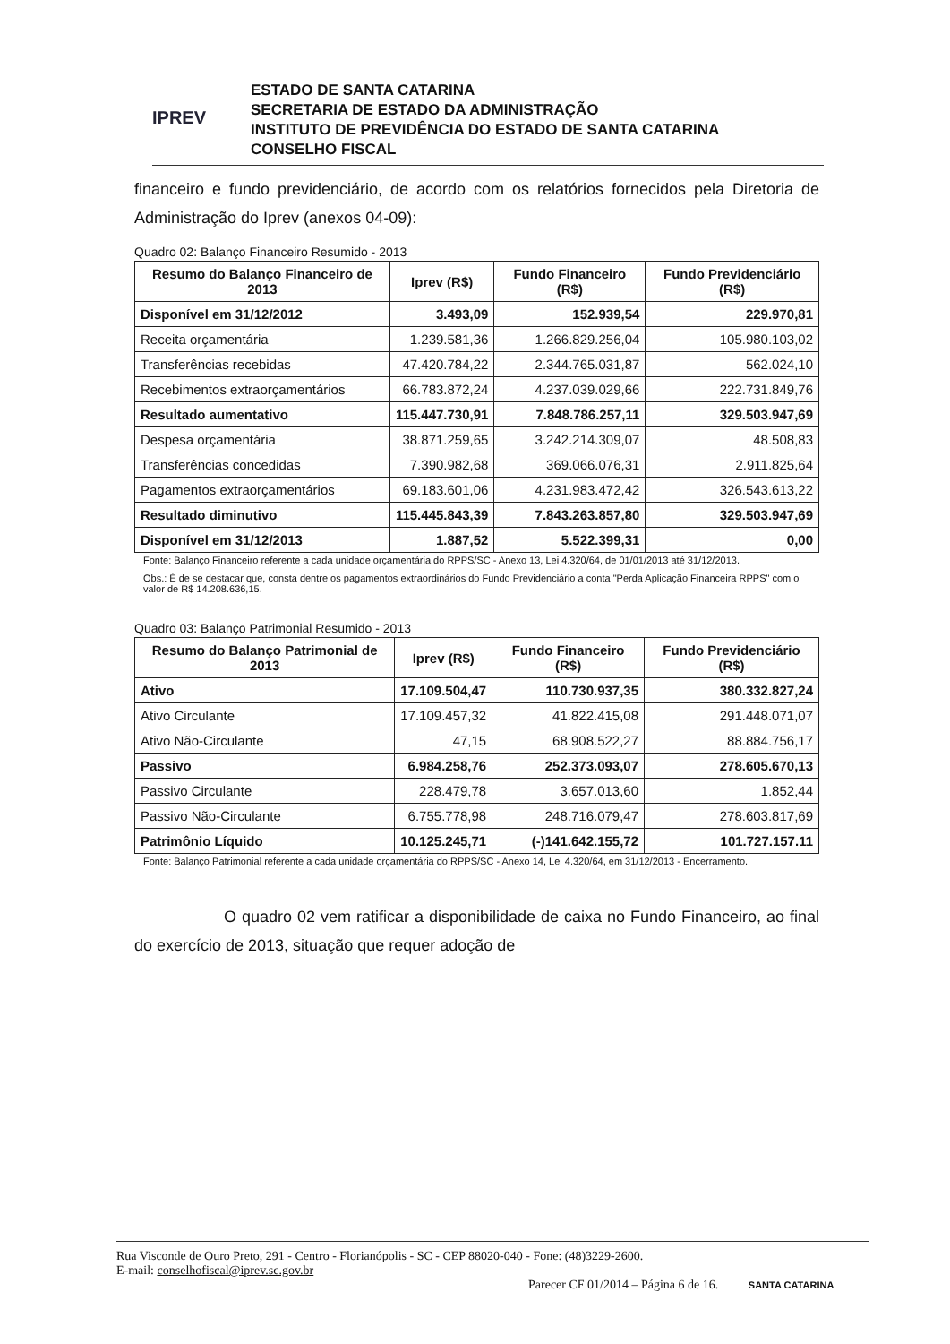IPREV
ESTADO DE SANTA CATARINA
SECRETARIA DE ESTADO DA ADMINISTRAÇÃO
INSTITUTO DE PREVIDÊNCIA DO ESTADO DE SANTA CATARINA
CONSELHO FISCAL
financeiro e fundo previdenciário, de acordo com os relatórios fornecidos pela Diretoria de Administração do Iprev (anexos 04-09):
Quadro 02: Balanço Financeiro Resumido - 2013
| Resumo do Balanço Financeiro de 2013 | Iprev (R$) | Fundo Financeiro (R$) | Fundo Previdenciário (R$) |
| --- | --- | --- | --- |
| Disponível em 31/12/2012 | 3.493,09 | 152.939,54 | 229.970,81 |
| Receita orçamentária | 1.239.581,36 | 1.266.829.256,04 | 105.980.103,02 |
| Transferências recebidas | 47.420.784,22 | 2.344.765.031,87 | 562.024,10 |
| Recebimentos extraorçamentários | 66.783.872,24 | 4.237.039.029,66 | 222.731.849,76 |
| Resultado aumentativo | 115.447.730,91 | 7.848.786.257,11 | 329.503.947,69 |
| Despesa orçamentária | 38.871.259,65 | 3.242.214.309,07 | 48.508,83 |
| Transferências concedidas | 7.390.982,68 | 369.066.076,31 | 2.911.825,64 |
| Pagamentos extraorçamentários | 69.183.601,06 | 4.231.983.472,42 | 326.543.613,22 |
| Resultado diminutivo | 115.445.843,39 | 7.843.263.857,80 | 329.503.947,69 |
| Disponível em 31/12/2013 | 1.887,52 | 5.522.399,31 | 0,00 |
Fonte: Balanço Financeiro referente a cada unidade orçamentária do RPPS/SC - Anexo 13, Lei 4.320/64, de 01/01/2013 até 31/12/2013.
Obs.: É de se destacar que, consta dentre os pagamentos extraordinários do Fundo Previdenciário a conta "Perda Aplicação Financeira RPPS" com o valor de R$ 14.208.636,15.
Quadro 03: Balanço Patrimonial Resumido - 2013
| Resumo do Balanço Patrimonial de 2013 | Iprev (R$) | Fundo Financeiro (R$) | Fundo Previdenciário (R$) |
| --- | --- | --- | --- |
| Ativo | 17.109.504,47 | 110.730.937,35 | 380.332.827,24 |
| Ativo Circulante | 17.109.457,32 | 41.822.415,08 | 291.448.071,07 |
| Ativo Não-Circulante | 47,15 | 68.908.522,27 | 88.884.756,17 |
| Passivo | 6.984.258,76 | 252.373.093,07 | 278.605.670,13 |
| Passivo Circulante | 228.479,78 | 3.657.013,60 | 1.852,44 |
| Passivo Não-Circulante | 6.755.778,98 | 248.716.079,47 | 278.603.817,69 |
| Patrimônio Líquido | 10.125.245,71 | (-)141.642.155,72 | 101.727.157.11 |
Fonte: Balanço Patrimonial referente a cada unidade orçamentária do RPPS/SC - Anexo 14, Lei 4.320/64, em 31/12/2013 - Encerramento.
O quadro 02 vem ratificar a disponibilidade de caixa no Fundo Financeiro, ao final do exercício de 2013, situação que requer adoção de
Rua Visconde de Ouro Preto, 291 - Centro - Florianópolis - SC - CEP 88020-040 - Fone: (48)3229-2600.
E-mail: conselhofiscal@iprev.sc.gov.br
Parecer CF 01/2014 – Página 6 de 16. SANTA CATARINA